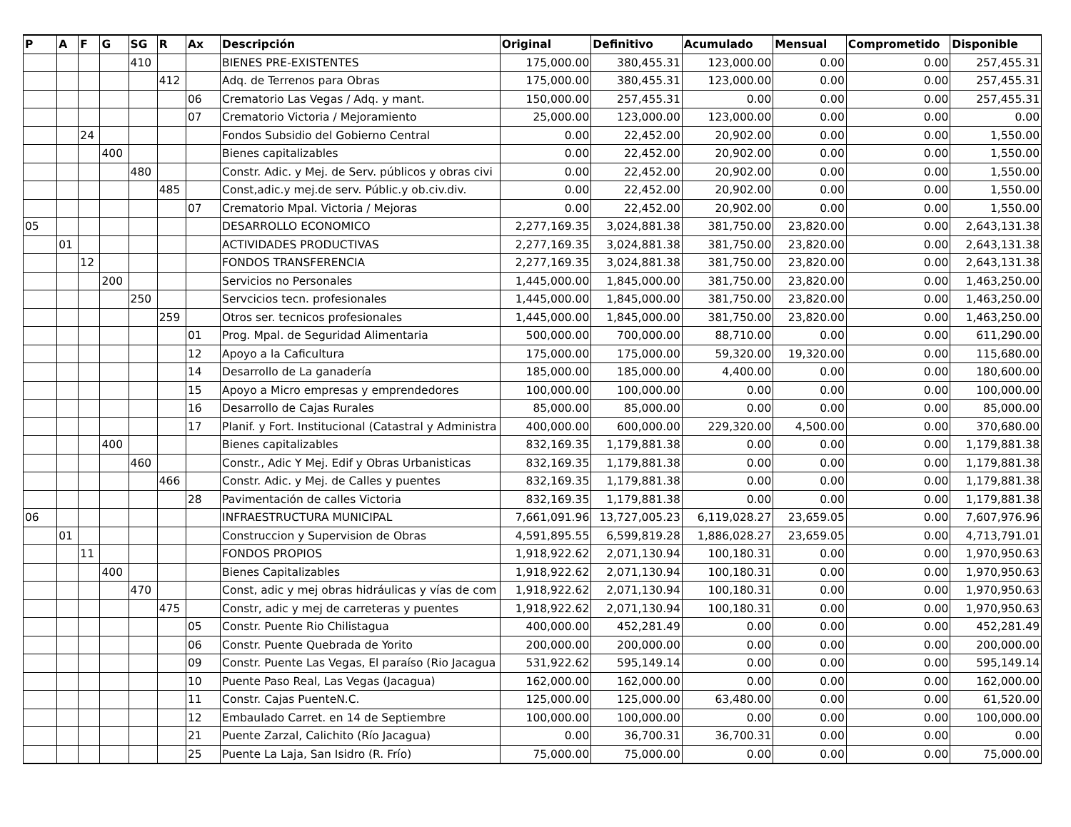| P | A | F | G | SG | R | Ax | Descripción | Original | Definitivo | Acumulado | Mensual | Comprometido | Disponible |
| --- | --- | --- | --- | --- | --- | --- | --- | --- | --- | --- | --- | --- | --- |
| | | | | 410 | | | BIENES PRE-EXISTENTES | 175,000.00 | 380,455.31 | 123,000.00 | 0.00 | 0.00 | 257,455.31 |
| | | | | | 412 | | Adq. de Terrenos para Obras | 175,000.00 | 380,455.31 | 123,000.00 | 0.00 | 0.00 | 257,455.31 |
| | | | | | | 06 | Crematorio Las Vegas / Adq. y mant. | 150,000.00 | 257,455.31 | 0.00 | 0.00 | 0.00 | 257,455.31 |
| | | | | | | 07 | Crematorio Victoria / Mejoramiento | 25,000.00 | 123,000.00 | 123,000.00 | 0.00 | 0.00 | 0.00 |
| | | 24 | | | | | Fondos Subsidio del Gobierno Central | 0.00 | 22,452.00 | 20,902.00 | 0.00 | 0.00 | 1,550.00 |
| | | | 400 | | | | Bienes capitalizables | 0.00 | 22,452.00 | 20,902.00 | 0.00 | 0.00 | 1,550.00 |
| | | | | 480 | | | Constr. Adic. y Mej. de Serv. públicos y obras civi | 0.00 | 22,452.00 | 20,902.00 | 0.00 | 0.00 | 1,550.00 |
| | | | | | 485 | | Const,adic.y mej.de serv. Públic.y ob.civ.div. | 0.00 | 22,452.00 | 20,902.00 | 0.00 | 0.00 | 1,550.00 |
| | | | | | | 07 | Crematorio Mpal. Victoria / Mejoras | 0.00 | 22,452.00 | 20,902.00 | 0.00 | 0.00 | 1,550.00 |
| 05 | | | | | | | DESARROLLO ECONOMICO | 2,277,169.35 | 3,024,881.38 | 381,750.00 | 23,820.00 | 0.00 | 2,643,131.38 |
| | 01 | | | | | | ACTIVIDADES PRODUCTIVAS | 2,277,169.35 | 3,024,881.38 | 381,750.00 | 23,820.00 | 0.00 | 2,643,131.38 |
| | | 12 | | | | | FONDOS TRANSFERENCIA | 2,277,169.35 | 3,024,881.38 | 381,750.00 | 23,820.00 | 0.00 | 2,643,131.38 |
| | | | 200 | | | | Servicios no Personales | 1,445,000.00 | 1,845,000.00 | 381,750.00 | 23,820.00 | 0.00 | 1,463,250.00 |
| | | | | 250 | | | Servcicios tecn. profesionales | 1,445,000.00 | 1,845,000.00 | 381,750.00 | 23,820.00 | 0.00 | 1,463,250.00 |
| | | | | | 259 | | Otros ser. tecnicos profesionales | 1,445,000.00 | 1,845,000.00 | 381,750.00 | 23,820.00 | 0.00 | 1,463,250.00 |
| | | | | | | 01 | Prog. Mpal. de Seguridad Alimentaria | 500,000.00 | 700,000.00 | 88,710.00 | 0.00 | 0.00 | 611,290.00 |
| | | | | | | 12 | Apoyo a la Caficultura | 175,000.00 | 175,000.00 | 59,320.00 | 19,320.00 | 0.00 | 115,680.00 |
| | | | | | | 14 | Desarrollo de La ganadería | 185,000.00 | 185,000.00 | 4,400.00 | 0.00 | 0.00 | 180,600.00 |
| | | | | | | 15 | Apoyo a Micro empresas y emprendedores | 100,000.00 | 100,000.00 | 0.00 | 0.00 | 0.00 | 100,000.00 |
| | | | | | | 16 | Desarrollo de Cajas Rurales | 85,000.00 | 85,000.00 | 0.00 | 0.00 | 0.00 | 85,000.00 |
| | | | | | | 17 | Planif. y Fort. Institucional (Catastral y Administra | 400,000.00 | 600,000.00 | 229,320.00 | 4,500.00 | 0.00 | 370,680.00 |
| | | | 400 | | | | Bienes capitalizables | 832,169.35 | 1,179,881.38 | 0.00 | 0.00 | 0.00 | 1,179,881.38 |
| | | | | 460 | | | Constr., Adic Y Mej. Edif y Obras Urbanisticas | 832,169.35 | 1,179,881.38 | 0.00 | 0.00 | 0.00 | 1,179,881.38 |
| | | | | | 466 | | Constr. Adic. y Mej. de Calles y puentes | 832,169.35 | 1,179,881.38 | 0.00 | 0.00 | 0.00 | 1,179,881.38 |
| | | | | | | 28 | Pavimentación de calles Victoria | 832,169.35 | 1,179,881.38 | 0.00 | 0.00 | 0.00 | 1,179,881.38 |
| 06 | | | | | | | INFRAESTRUCTURA MUNICIPAL | 7,661,091.96 | 13,727,005.23 | 6,119,028.27 | 23,659.05 | 0.00 | 7,607,976.96 |
| | 01 | | | | | | Construccion y Supervision de Obras | 4,591,895.55 | 6,599,819.28 | 1,886,028.27 | 23,659.05 | 0.00 | 4,713,791.01 |
| | | 11 | | | | | FONDOS PROPIOS | 1,918,922.62 | 2,071,130.94 | 100,180.31 | 0.00 | 0.00 | 1,970,950.63 |
| | | | 400 | | | | Bienes Capitalizables | 1,918,922.62 | 2,071,130.94 | 100,180.31 | 0.00 | 0.00 | 1,970,950.63 |
| | | | | 470 | | | Const, adic y mej obras hidráulicas y vías de com | 1,918,922.62 | 2,071,130.94 | 100,180.31 | 0.00 | 0.00 | 1,970,950.63 |
| | | | | | 475 | | Constr, adic y mej de carreteras y puentes | 1,918,922.62 | 2,071,130.94 | 100,180.31 | 0.00 | 0.00 | 1,970,950.63 |
| | | | | | | 05 | Constr. Puente Rio Chilistagua | 400,000.00 | 452,281.49 | 0.00 | 0.00 | 0.00 | 452,281.49 |
| | | | | | | 06 | Constr. Puente Quebrada de Yorito | 200,000.00 | 200,000.00 | 0.00 | 0.00 | 0.00 | 200,000.00 |
| | | | | | | 09 | Constr. Puente Las Vegas, El paraíso (Rio Jacagua | 531,922.62 | 595,149.14 | 0.00 | 0.00 | 0.00 | 595,149.14 |
| | | | | | | 10 | Puente Paso Real, Las Vegas (Jacagua) | 162,000.00 | 162,000.00 | 0.00 | 0.00 | 0.00 | 162,000.00 |
| | | | | | | 11 | Constr. Cajas PuenteN.C. | 125,000.00 | 125,000.00 | 63,480.00 | 0.00 | 0.00 | 61,520.00 |
| | | | | | | 12 | Embaulado Carret. en 14 de Septiembre | 100,000.00 | 100,000.00 | 0.00 | 0.00 | 0.00 | 100,000.00 |
| | | | | | | 21 | Puente Zarzal, Calichito (Río Jacagua) | 0.00 | 36,700.31 | 36,700.31 | 0.00 | 0.00 | 0.00 |
| | | | | | | 25 | Puente La Laja, San Isidro (R. Frío) | 75,000.00 | 75,000.00 | 0.00 | 0.00 | 0.00 | 75,000.00 |